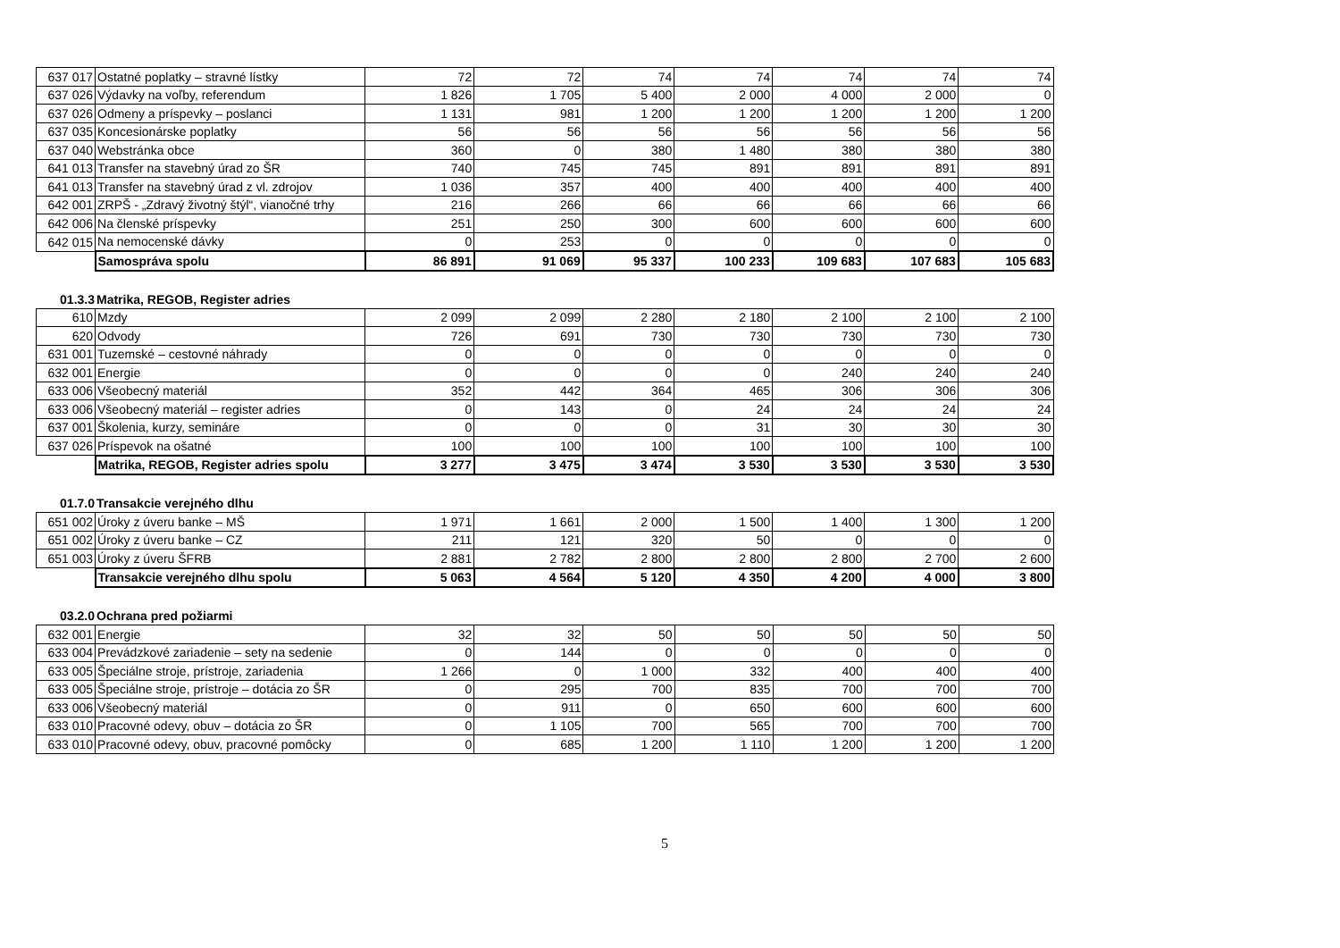| 637 017 | Ostatné poplatky – stravné lístky | 72 | 72 | 74 | 74 | 74 | 74 | 74 |
| 637 026 | Výdavky na voľby, referendum | 1 826 | 1 705 | 5 400 | 2 000 | 4 000 | 2 000 | 0 |
| 637 026 | Odmeny a príspevky – poslanci | 1 131 | 981 | 1 200 | 1 200 | 1 200 | 1 200 | 1 200 |
| 637 035 | Koncesionárske poplatky | 56 | 56 | 56 | 56 | 56 | 56 | 56 |
| 637 040 | Webstránka obce | 360 | 0 | 380 | 1 480 | 380 | 380 | 380 |
| 641 013 | Transfer na stavebný úrad zo ŠR | 740 | 745 | 745 | 891 | 891 | 891 | 891 |
| 641 013 | Transfer na stavebný úrad z vl. zdrojov | 1 036 | 357 | 400 | 400 | 400 | 400 | 400 |
| 642 001 | ZRPŠ - „Zdravý životný štýl“, vianočné trhy | 216 | 266 | 66 | 66 | 66 | 66 | 66 |
| 642 006 | Na členské príspevky | 251 | 250 | 300 | 600 | 600 | 600 | 600 |
| 642 015 | Na nemocenské dávky | 0 | 253 | 0 | 0 | 0 | 0 | 0 |
| | Samospráva spolu | 86 891 | 91 069 | 95 337 | 100 233 | 109 683 | 107 683 | 105 683 |
01.3.3 Matrika, REGOB, Register adries
| 610 | Mzdy | 2 099 | 2 099 | 2 280 | 2 180 | 2 100 | 2 100 | 2 100 |
| 620 | Odvody | 726 | 691 | 730 | 730 | 730 | 730 | 730 |
| 631 001 | Tuzemské – cestovné náhrady | 0 | 0 | 0 | 0 | 0 | 0 | 0 |
| 632 001 | Energie | 0 | 0 | 0 | 0 | 240 | 240 | 240 |
| 633 006 | Všeobecný materiál | 352 | 442 | 364 | 465 | 306 | 306 | 306 |
| 633 006 | Všeobecný materiál – register adries | 0 | 143 | 0 | 24 | 24 | 24 | 24 |
| 637 001 | Školenia, kurzy, semináre | 0 | 0 | 0 | 31 | 30 | 30 | 30 |
| 637 026 | Príspevok na ošatné | 100 | 100 | 100 | 100 | 100 | 100 | 100 |
| | Matrika, REGOB, Register adries spolu | 3 277 | 3 475 | 3 474 | 3 530 | 3 530 | 3 530 | 3 530 |
01.7.0 Transakcie verejného dlhu
| 651 002 | Úroky z úveru banke – MŠ | 1 971 | 1 661 | 2 000 | 1 500 | 1 400 | 1 300 | 1 200 |
| 651 002 | Úroky z úveru banke – CZ | 211 | 121 | 320 | 50 | 0 | 0 | 0 |
| 651 003 | Úroky z úveru ŠFRB | 2 881 | 2 782 | 2 800 | 2 800 | 2 800 | 2 700 | 2 600 |
| | Transakcie verejného dlhu spolu | 5 063 | 4 564 | 5 120 | 4 350 | 4 200 | 4 000 | 3 800 |
03.2.0 Ochrana pred požiarmi
| 632 001 | Energie | 32 | 32 | 50 | 50 | 50 | 50 | 50 |
| 633 004 | Prevádzkové zariadenie – sety na sedenie | 0 | 144 | 0 | 0 | 0 | 0 | 0 |
| 633 005 | Špeciálne stroje, prístroje, zariadenia | 1 266 | 0 | 1 000 | 332 | 400 | 400 | 400 |
| 633 005 | Špeciálne stroje, prístroje – dotácia zo ŠR | 0 | 295 | 700 | 835 | 700 | 700 | 700 |
| 633 006 | Všeobecný materiál | 0 | 911 | 0 | 650 | 600 | 600 | 600 |
| 633 010 | Pracovné odevy, obuv – dotácia zo ŠR | 0 | 1 105 | 700 | 565 | 700 | 700 | 700 |
| 633 010 | Pracovné odevy, obuv, pracovné pomôcky | 0 | 685 | 1 200 | 1 110 | 1 200 | 1 200 | 1 200 |
5